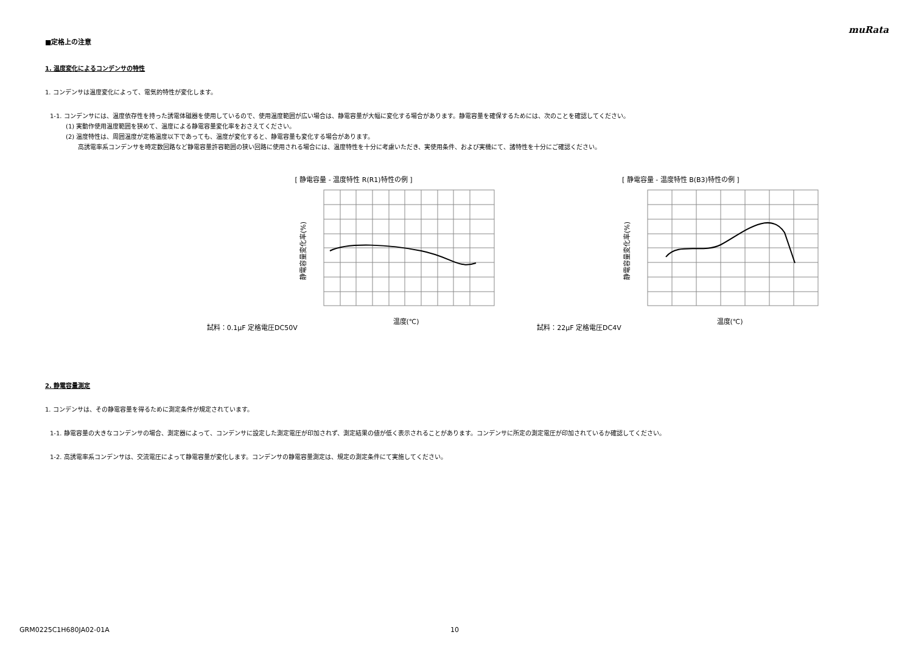muRata
■定格上の注意
1. 温度変化によるコンデンサの特性
1. コンデンサは温度変化によって、電気的特性が変化します。
1-1. コンデンサには、温度依存性を持った誘電体磁器を使用しているので、使用温度範囲が広い場合は、静電容量が大幅に変化する場合があります。静電容量を確保するためには、次のことを確認してください。
(1) 実動作使用温度範囲を狭めて、温度による静電容量変化率をおさえてください。
(2) 温度特性は、周囲温度が定格温度以下であっても、温度が変化すると、静電容量も変化する場合があります。
高誘電率系コンデンサを時定数回路など静電容量許容範囲の狭い回路に使用される場合には、温度特性を十分に考慮いただき、実使用条件、および実機にて、諸特性を十分にご確認ください。
[ 静電容量 - 温度特性 R(R1)特性の例 ]
試料：0.1μF 定格電圧DC50V
静電容量変化率(%)
温度(℃)
[ 静電容量 - 温度特性 B(B3)特性の例 ]
試料：22μF 定格電圧DC4V
静電容量変化率(%)
温度(℃)
2. 静電容量測定
1. コンデンサは、その静電容量を得るために測定条件が規定されています。
1-1. 静電容量の大きなコンデンサの場合、測定器によって、コンデンサに設定した測定電圧が印加されず、測定結果の値が低く表示されることがあります。コンデンサに所定の測定電圧が印加されているか確認してください。
1-2. 高誘電率系コンデンサは、交流電圧によって静電容量が変化します。コンデンサの静電容量測定は、規定の測定条件にて実施してください。
GRM0225C1H680JA02-01A 10